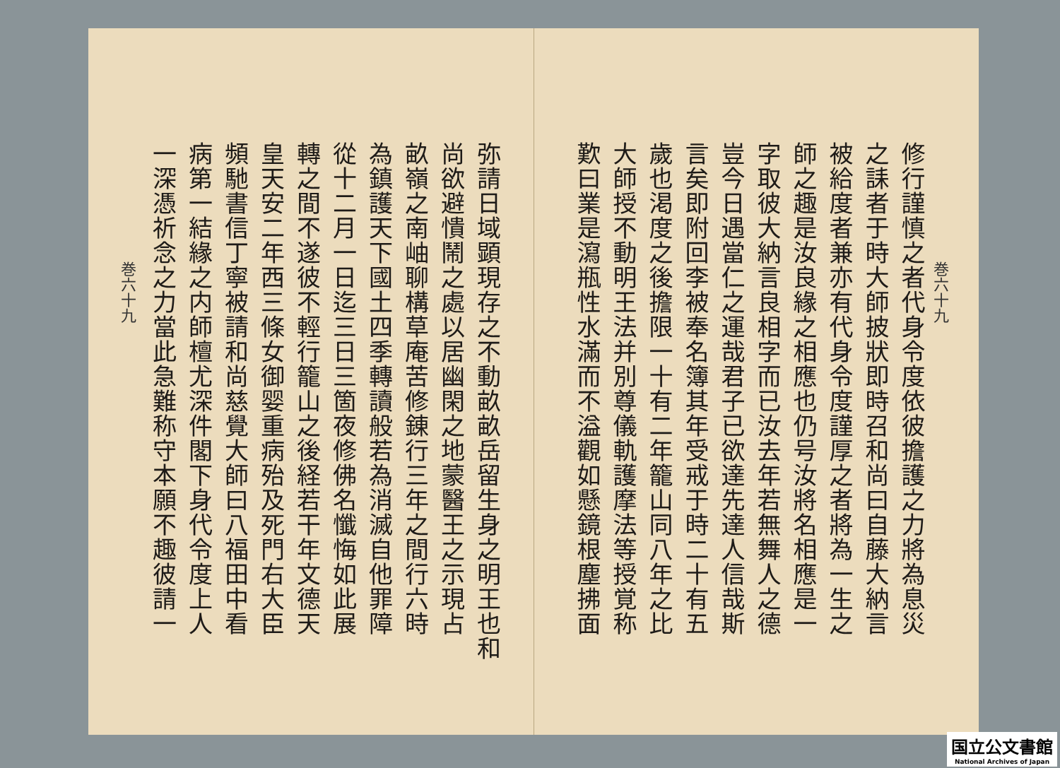巻六十九
修行謹慎之者代身令度依彼擔護之力將為息災
之誄者于時大師披狀即時召和尚曰自藤大納言
被給度者兼亦有代身令度謹厚之者將為一生之
師之趣是汝良緣之相應也仍号汝將名相應是一
字取彼大納言良相字而已汝去年若無舞人之德
豈今日遇當仁之運哉君子已欲達先達人信哉斯
言矣即附回李被奉名簿其年受戒于時二十有五
歲也渇度之後擔限一十有二年籠山同八年之比
大師授不動明王法并別尊儀軌護摩法等授覚称
歎曰業是瀉瓶性水滿而不溢觀如懸鏡根塵拂面
弥請日域顕現存之不動畝畝岳留生身之明王也和
尚欲避憒鬧之處以居幽閑之地蒙醫王之示現占
畝嶺之南岫聊構草庵苦修錬行三年之間行六時
為鎮護天下國土四季轉讀般若為消滅自他罪障
從十二月一日迄三日三箇夜修佛名懺悔如此展
轉之間不遂彼不輕行籠山之後経若干年文德天
皇天安二年西三條女御婴重病殆及死門右大臣
頻馳書信丁寧被請和尚慈覺大師曰八福田中看
病第一結緣之内師檀尤深件閣下身代令度上人
一深憑祈念之力當此急難称守本願不趣彼請一
巻六十九
国立公文書館
National Archives of Japan